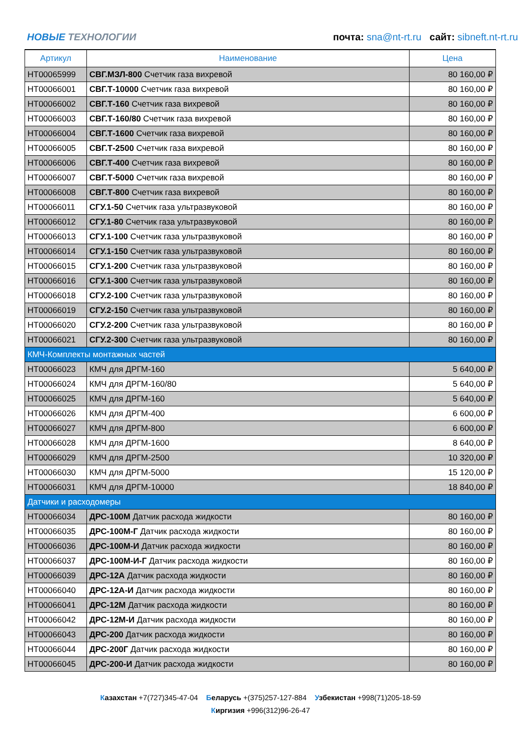НОВЫЕ ТЕХНОЛОГИИ
почта: sna@nt-rt.ru сайт: sibneft.nt-rt.ru
| Артикул | Наименование | Цена |
| --- | --- | --- |
| НТ00065999 | СВГ.МЗЛ-800 Счетчик газа вихревой | 80 160,00 ₽ |
| НТ00066001 | СВГ.Т-10000 Счетчик газа вихревой | 80 160,00 ₽ |
| НТ00066002 | СВГ.Т-160 Счетчик газа вихревой | 80 160,00 ₽ |
| НТ00066003 | СВГ.Т-160/80 Счетчик газа вихревой | 80 160,00 ₽ |
| НТ00066004 | СВГ.Т-1600 Счетчик газа вихревой | 80 160,00 ₽ |
| НТ00066005 | СВГ.Т-2500 Счетчик газа вихревой | 80 160,00 ₽ |
| НТ00066006 | СВГ.Т-400 Счетчик газа вихревой | 80 160,00 ₽ |
| НТ00066007 | СВГ.Т-5000 Счетчик газа вихревой | 80 160,00 ₽ |
| НТ00066008 | СВГ.Т-800 Счетчик газа вихревой | 80 160,00 ₽ |
| НТ00066011 | СГУ.1-50 Счетчик газа ультразвуковой | 80 160,00 ₽ |
| НТ00066012 | СГУ.1-80 Счетчик газа ультразвуковой | 80 160,00 ₽ |
| НТ00066013 | СГУ.1-100 Счетчик газа ультразвуковой | 80 160,00 ₽ |
| НТ00066014 | СГУ.1-150 Счетчик газа ультразвуковой | 80 160,00 ₽ |
| НТ00066015 | СГУ.1-200 Счетчик газа ультразвуковой | 80 160,00 ₽ |
| НТ00066016 | СГУ.1-300 Счетчик газа ультразвуковой | 80 160,00 ₽ |
| НТ00066018 | СГУ.2-100 Счетчик газа ультразвуковой | 80 160,00 ₽ |
| НТ00066019 | СГУ.2-150 Счетчик газа ультразвуковой | 80 160,00 ₽ |
| НТ00066020 | СГУ.2-200 Счетчик газа ультразвуковой | 80 160,00 ₽ |
| НТ00066021 | СГУ.2-300 Счетчик газа ультразвуковой | 80 160,00 ₽ |
| КМЧ-Комплекты монтажных частей | | |
| НТ00066023 | КМЧ для ДРГМ-160 | 5 640,00 ₽ |
| НТ00066024 | КМЧ для ДРГМ-160/80 | 5 640,00 ₽ |
| НТ00066025 | КМЧ для ДРГМ-160 | 5 640,00 ₽ |
| НТ00066026 | КМЧ для ДРГМ-400 | 6 600,00 ₽ |
| НТ00066027 | КМЧ для ДРГМ-800 | 6 600,00 ₽ |
| НТ00066028 | КМЧ для ДРГМ-1600 | 8 640,00 ₽ |
| НТ00066029 | КМЧ для ДРГМ-2500 | 10 320,00 ₽ |
| НТ00066030 | КМЧ для ДРГМ-5000 | 15 120,00 ₽ |
| НТ00066031 | КМЧ для ДРГМ-10000 | 18 840,00 ₽ |
| Датчики и расходомеры | | |
| НТ00066034 | ДРС-100М Датчик расхода жидкости | 80 160,00 ₽ |
| НТ00066035 | ДРС-100М-Г Датчик расхода жидкости | 80 160,00 ₽ |
| НТ00066036 | ДРС-100М-И Датчик расхода жидкости | 80 160,00 ₽ |
| НТ00066037 | ДРС-100М-И-Г Датчик расхода жидкости | 80 160,00 ₽ |
| НТ00066039 | ДРС-12А Датчик расхода жидкости | 80 160,00 ₽ |
| НТ00066040 | ДРС-12А-И Датчик расхода жидкости | 80 160,00 ₽ |
| НТ00066041 | ДРС-12М Датчик расхода жидкости | 80 160,00 ₽ |
| НТ00066042 | ДРС-12М-И Датчик расхода жидкости | 80 160,00 ₽ |
| НТ00066043 | ДРС-200 Датчик расхода жидкости | 80 160,00 ₽ |
| НТ00066044 | ДРС-200Г Датчик расхода жидкости | 80 160,00 ₽ |
| НТ00066045 | ДРС-200-И Датчик расхода жидкости | 80 160,00 ₽ |
Казахстан +7(727)345-47-04 Беларусь +(375)257-127-884 Узбекистан +998(71)205-18-59
Киргизия +996(312)96-26-47